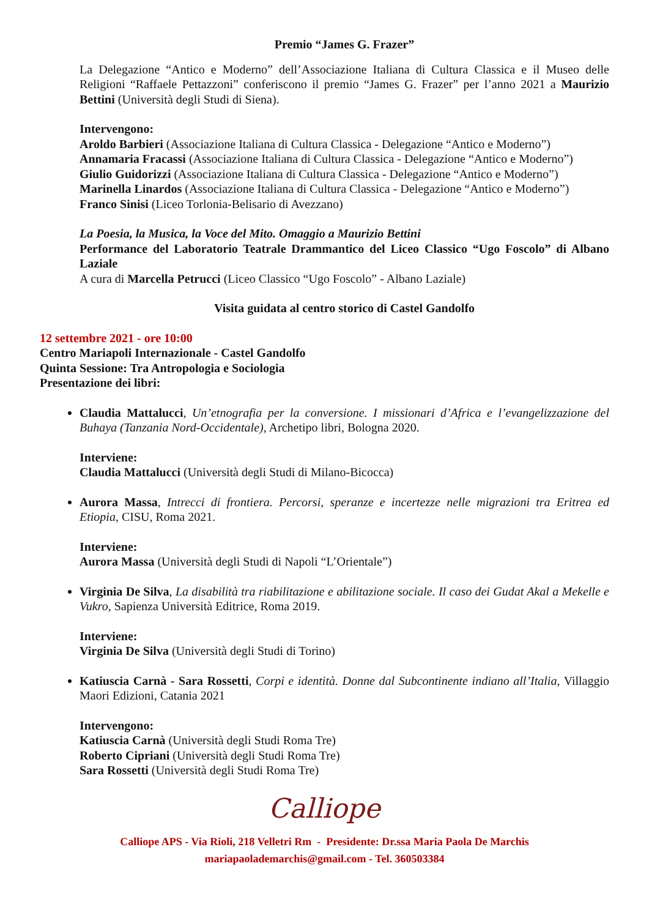Premio “James G. Frazer”
La Delegazione “Antico e Moderno” dell’Associazione Italiana di Cultura Classica e il Museo delle Religioni “Raffaele Pettazzoni” conferiscono il premio “James G. Frazer” per l’anno 2021 a Maurizio Bettini (Università degli Studi di Siena).
Intervengono:
Aroldo Barbieri (Associazione Italiana di Cultura Classica - Delegazione “Antico e Moderno”)
Annamaria Fracassi (Associazione Italiana di Cultura Classica - Delegazione “Antico e Moderno”)
Giulio Guidorizzi (Associazione Italiana di Cultura Classica - Delegazione “Antico e Moderno”)
Marinella Linardos (Associazione Italiana di Cultura Classica - Delegazione “Antico e Moderno”)
Franco Sinisi (Liceo Torlonia-Belisario di Avezzano)
La Poesia, la Musica, la Voce del Mito. Omaggio a Maurizio Bettini
Performance del Laboratorio Teatrale Drammantico del Liceo Classico “Ugo Foscolo” di Albano Laziale
A cura di Marcella Petrucci (Liceo Classico “Ugo Foscolo” - Albano Laziale)
Visita guidata al centro storico di Castel Gandolfo
12 settembre 2021 - ore 10:00
Centro Mariapoli Internazionale - Castel Gandolfo
Quinta Sessione: Tra Antropologia e Sociologia
Presentazione dei libri:
Claudia Mattalucci, Un’etnografia per la conversione. I missionari d’Africa e l’evangelizzazione del Buhaya (Tanzania Nord-Occidentale), Archetipo libri, Bologna 2020.
Interviene:
Claudia Mattalucci (Università degli Studi di Milano-Bicocca)
Aurora Massa, Intrecci di frontiera. Percorsi, speranze e incertezze nelle migrazioni tra Eritrea ed Etiopia, CISU, Roma 2021.
Interviene:
Aurora Massa (Università degli Studi di Napoli “L’Orientale”)
Virginia De Silva, La disabilità tra riabilitazione e abilitazione sociale. Il caso dei Gudat Akal a Mekelle e Vukro, Sapienza Università Editrice, Roma 2019.
Interviene:
Virginia De Silva (Università degli Studi di Torino)
Katiuscia Carnà - Sara Rossetti, Corpi e identità. Donne dal Subcontinente indiano all’Italia, Villaggio Maori Edizioni, Catania 2021
Intervengono:
Katiuscia Carnà (Università degli Studi Roma Tre)
Roberto Cipriani (Università degli Studi Roma Tre)
Sara Rossetti (Università degli Studi Roma Tre)
Calliope
Calliope APS - Via Rioli, 218 Velletri Rm - Presidente: Dr.ssa Maria Paola De Marchis
mariapaolademarchis@gmail.com - Tel. 360503384